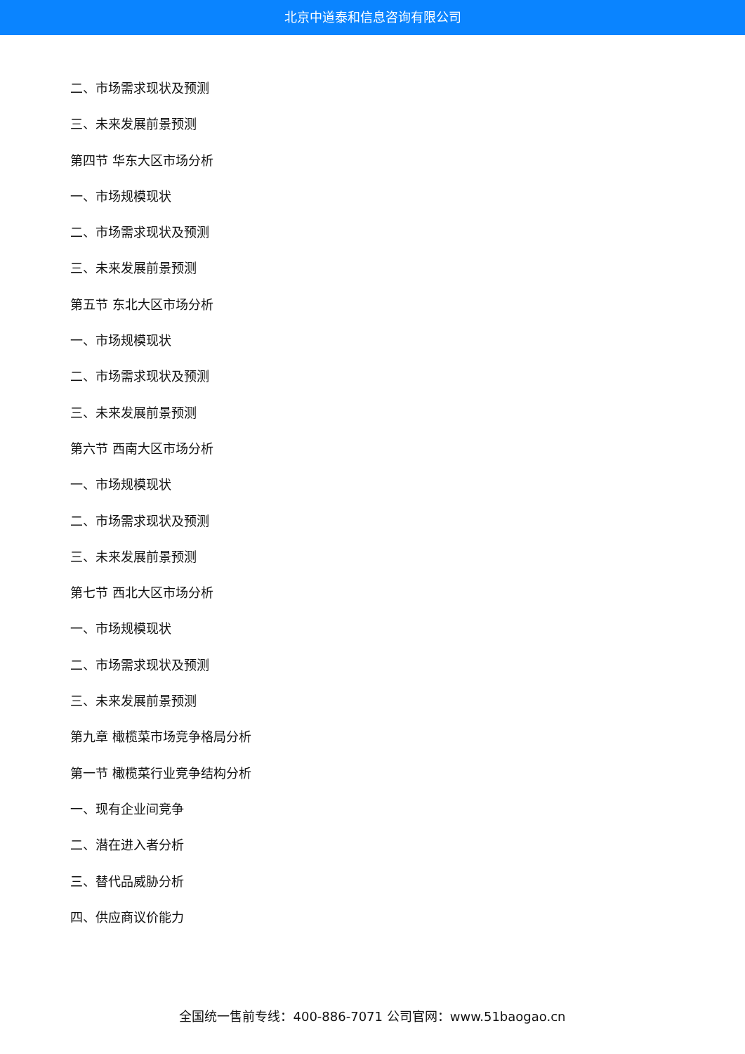北京中道泰和信息咨询有限公司
二、市场需求现状及预测
三、未来发展前景预测
第四节 华东大区市场分析
一、市场规模现状
二、市场需求现状及预测
三、未来发展前景预测
第五节 东北大区市场分析
一、市场规模现状
二、市场需求现状及预测
三、未来发展前景预测
第六节 西南大区市场分析
一、市场规模现状
二、市场需求现状及预测
三、未来发展前景预测
第七节 西北大区市场分析
一、市场规模现状
二、市场需求现状及预测
三、未来发展前景预测
第九章 橄榄菜市场竞争格局分析
第一节 橄榄菜行业竞争结构分析
一、现有企业间竞争
二、潜在进入者分析
三、替代品威胁分析
四、供应商议价能力
全国统一售前专线：400-886-7071 公司官网：www.51baogao.cn